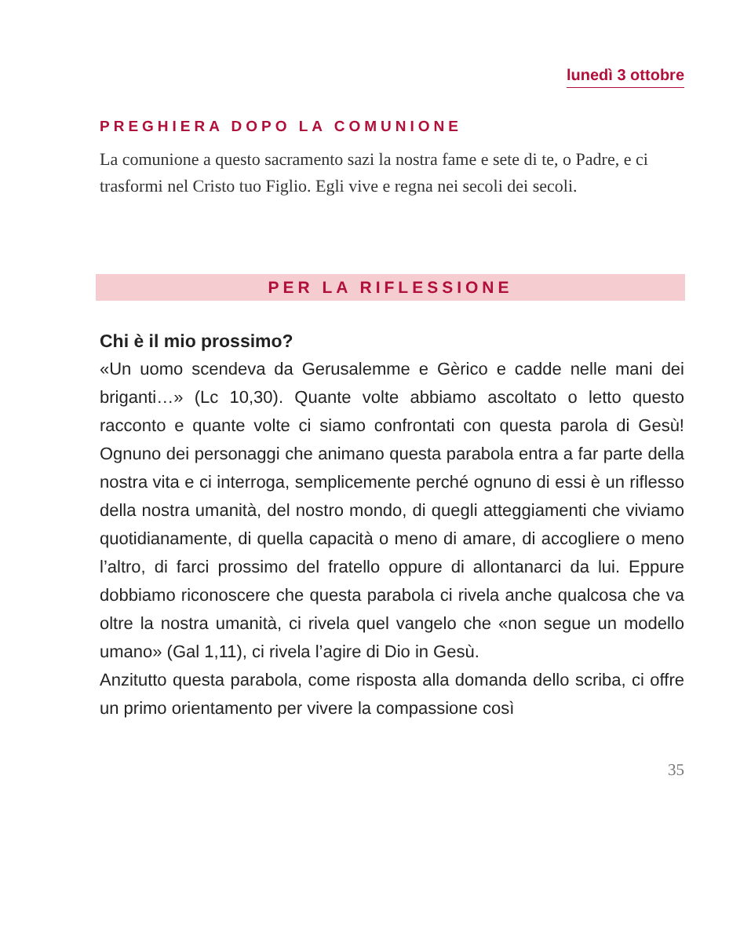lunedì 3 ottobre
PREGHIERA DOPO LA COMUNIONE
La comunione a questo sacramento sazi la nostra fame e sete di te, o Padre, e ci trasformi nel Cristo tuo Figlio. Egli vive e regna nei secoli dei secoli.
PER LA RIFLESSIONE
Chi è il mio prossimo?
«Un uomo scendeva da Gerusalemme e Gèrico e cadde nelle mani dei briganti…» (Lc 10,30). Quante volte abbiamo ascoltato o letto questo racconto e quante volte ci siamo confrontati con questa parola di Gesù! Ognuno dei personaggi che animano questa parabola entra a far parte della nostra vita e ci interroga, semplicemente perché ognuno di essi è un riflesso della nostra umanità, del nostro mondo, di quegli atteggiamenti che viviamo quotidianamente, di quella capacità o meno di amare, di accogliere o meno l’altro, di farci prossimo del fratello oppure di allontanarci da lui. Eppure dobbiamo riconoscere che questa parabola ci rivela anche qualcosa che va oltre la nostra umanità, ci rivela quel vangelo che «non segue un modello umano» (Gal 1,11), ci rivela l’agire di Dio in Gesù.
Anzitutto questa parabola, come risposta alla domanda dello scriba, ci offre un primo orientamento per vivere la compassione così
35